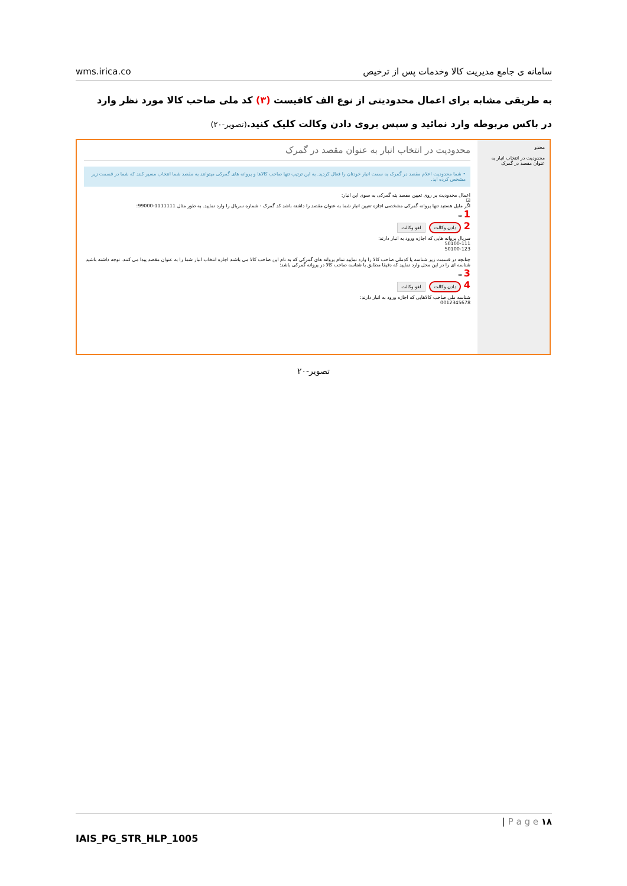wms.irica.co سامانه ی جامع مدیریت کالا وخدمات پس از ترخیص
به طریقی مشابه برای اعمال محدودیتی از نوع الف کافیست (۳) کد ملی صاحب کالا مورد نظر وارد در باکس مربوطه وارد نمائید و سپس بروی دادن وکالت کلیک کنید.(تصویر-۲۰)
محدو
محدودیت در انتخاب انبار به عنوان مقصد در گمرک
محدودیت در انتخاب انبار به عنوان مقصد در گمرک
• شما محدودیت اعلام مقصد در گمرک به سمت انبار خودتان را فعال کردید. به این ترتیب تنها صاحب کالاها و پروانه های گمرکی میتوانند به مقصد شما انتخاب مسیر کنند که شما در قسمت زیر مشخص کرده اید.
اعمال محدودیت بر روی تعیین مقصد پته گمرکی به سوی این انبار:
☑
اگر مایل هستید تنها پروانه گمرکی مشخصی اجازه تعیین انبار شما به عنوان مقصد را داشته باشد کد گمرک - شماره سریال را وارد نمایید. به طور مثال 1111111-99000:
1 ⇨
2 دادن وکالت لغو وکالت
سریال پروانه هایی که اجازه ورود به انبار دارند:
50100-111
50100-123
چنانچه در قسمت زیر شناسه یا کدملی صاحب کالا را وارد نمایید تمام پروانه های گمرکی که به نام این صاحب کالا می باشند اجازه انتخاب انبار شما را به عنوان مقصد پیدا می کنند. توجه داشته باشید شناسه ای را در این محل وارد نمایید که دقیقا مطابق با شناسه صاحب کالا در پروانه گمرکی باشد:
3 ⇨
4 دادن وکالت لغو وکالت
شناسه ملی صاحب کالاهایی که اجازه ورود به انبار دارند:
0012345678
تصویر-۲۰
| P a g e ۱۸
IAIS_PG_STR_HLP_1005